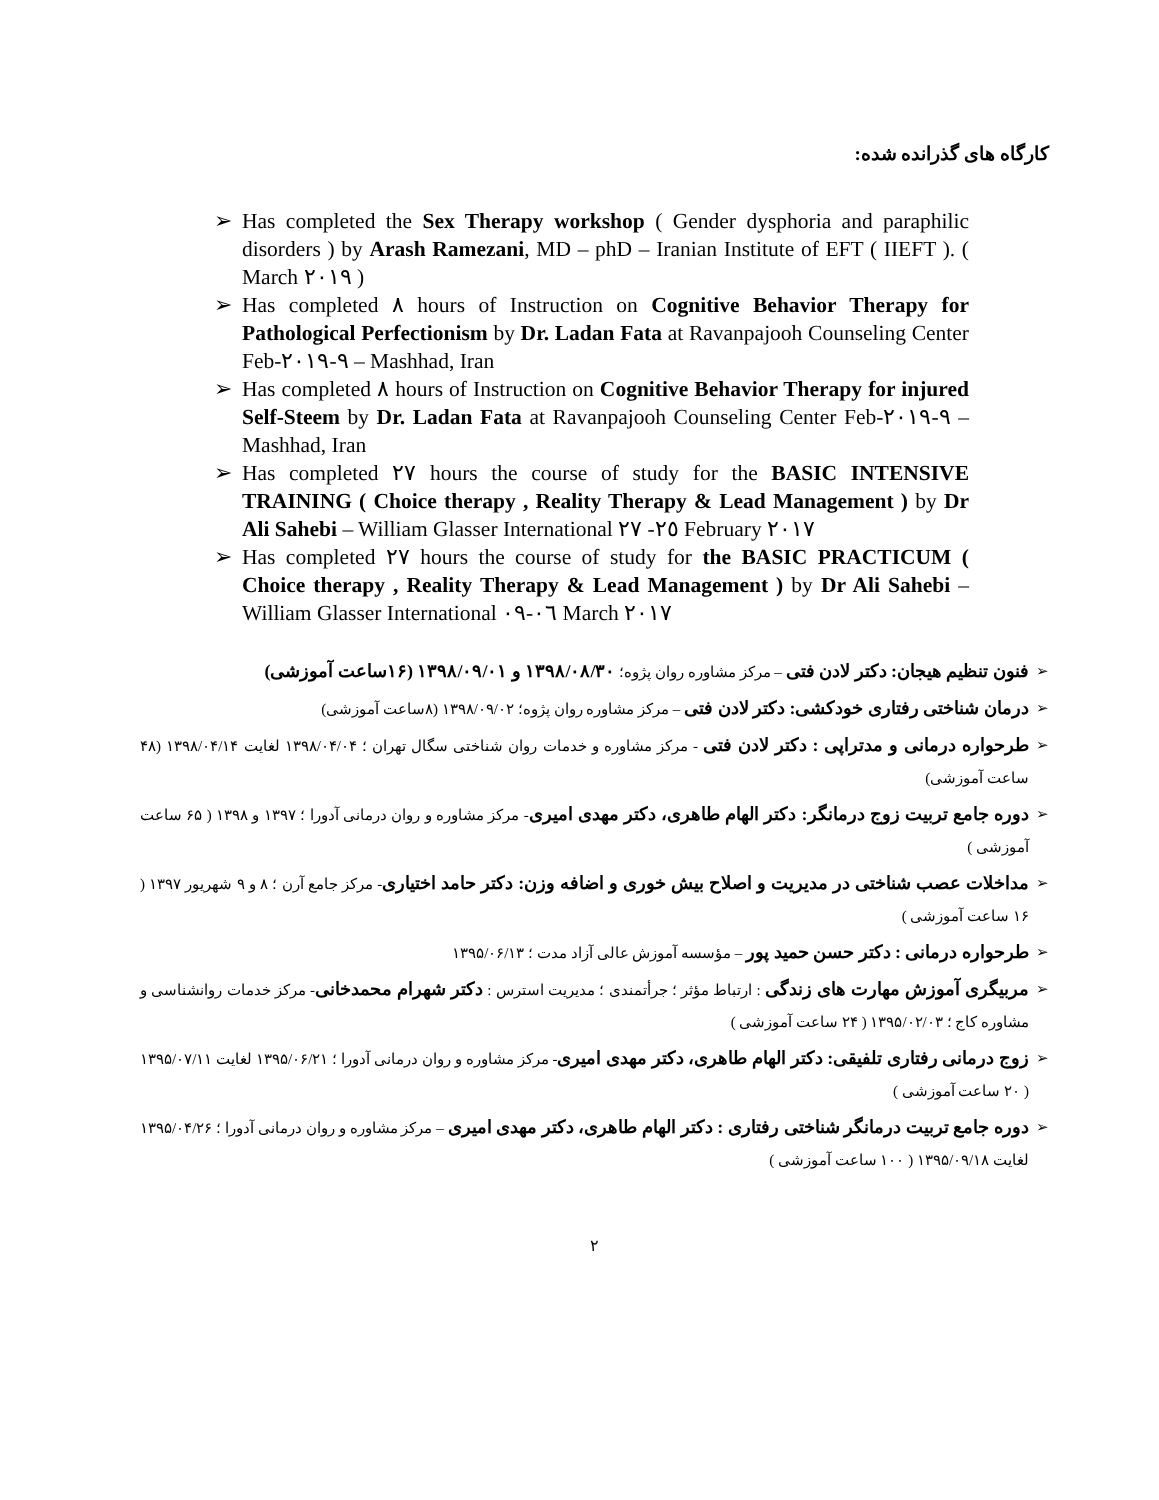کارگاه های گذرانده شده:
➢ Has completed the Sex Therapy workshop ( Gender dysphoria and paraphilic disorders ) by Arash Ramezani, MD – phD – Iranian Institute of EFT ( IIEFT ). ( March ٢٠١٩ )
➢ Has completed ٨ hours of Instruction on Cognitive Behavior Therapy for Pathological Perfectionism by Dr. Ladan Fata at Ravanpajooh Counseling Center Feb-٩-٢٠١٩ – Mashhad, Iran
➢ Has completed ٨ hours of Instruction on Cognitive Behavior Therapy for injured Self-Steem by Dr. Ladan Fata at Ravanpajooh Counseling Center Feb-٩-٢٠١٩ – Mashhad, Iran
➢ Has completed ٢٧ hours the course of study for the BASIC INTENSIVE TRAINING ( Choice therapy , Reality Therapy & Lead Management ) by Dr Ali Sahebi – William Glasser International ٢٥- ٢٧ February ٢٠١٧
➢ Has completed ٢٧ hours the course of study for the BASIC PRACTICUM ( Choice therapy , Reality Therapy & Lead Management ) by Dr Ali Sahebi – William Glasser International ٠٦-٠٩ March ٢٠١٧
➢ فنون تنظیم هیجان: دکتر لادن فتی – مرکز مشاوره روان پژوه؛ ۱۳۹۸/۰۸/۳۰ و ۱۳۹۸/۰۹/۰۱ (۱۶ساعت آموزشی)
➢ درمان شناختی رفتاری خودکشی: دکتر لادن فتی – مرکز مشاوره روان پژوه؛ ۱۳۹۸/۰۹/۰۲ (۸ساعت آموزشی)
➢ طرحواره درمانی و مدتراپی : دکتر لادن فتی - مرکز مشاوره و خدمات روان شناختی سگال تهران ؛ ۱۳۹۸/۰۴/۰۴ لغایت ۱۳۹۸/۰۴/۱۴ (۴۸ ساعت آموزشی)
➢ دوره جامع تربیت زوج درمانگر: دکتر الهام طاهری، دکتر مهدی امیری- مرکز مشاوره و روان درمانی آدورا ؛ ۱۳۹۷ و ۱۳۹۸ ( ۶۵ ساعت آموزشی )
➢ مداخلات عصب شناختی در مدیریت و اصلاح بیش خوری و اضافه وزن: دکتر حامد اختیاری- مرکز جامع آرن ؛ ۸ و ۹ شهریور ۱۳۹۷ ( ۱۶ ساعت آموزشی )
➢ طرحواره درمانی : دکتر حسن حمید پور – مؤسسه آموزش عالی آزاد مدت ؛ ۱۳۹۵/۰۶/۱۳
➢ مربیگری آموزش مهارت های زندگی : ارتباط مؤثر ؛ جرأتمندی ؛ مدیریت استرس : دکتر شهرام محمدخانی- مرکز خدمات روانشناسی و مشاوره کاج ؛ ۱۳۹۵/۰۲/۰۳ ( ۲۴ ساعت آموزشی )
➢ زوج درمانی رفتاری تلفیقی: دکتر الهام طاهری، دکتر مهدی امیری- مرکز مشاوره و روان درمانی آدورا ؛ ۱۳۹۵/۰۶/۲۱ لغایت ۱۳۹۵/۰۷/۱۱ ( ۲۰ ساعت آموزشی )
➢ دوره جامع تربیت درمانگر شناختی رفتاری : دکتر الهام طاهری، دکتر مهدی امیری – مرکز مشاوره و روان درمانی آدورا ؛ ۱۳۹۵/۰۴/۲۶ لغایت ۱۳۹۵/۰۹/۱۸ ( ۱۰۰ ساعت آموزشی )
٢